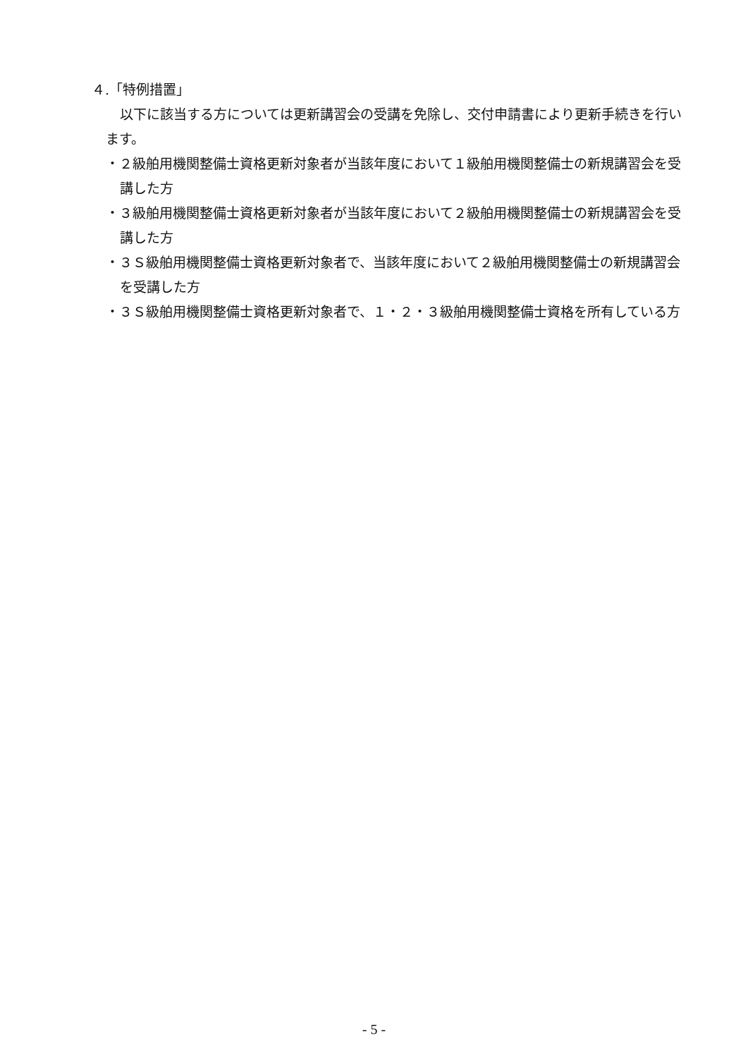４.「特例措置」
以下に該当する方については更新講習会の受講を免除し、交付申請書により更新手続きを行います。
・２級舶用機関整備士資格更新対象者が当該年度において１級舶用機関整備士の新規講習会を受講した方
・３級舶用機関整備士資格更新対象者が当該年度において２級舶用機関整備士の新規講習会を受講した方
・３Ｓ級舶用機関整備士資格更新対象者で、当該年度において２級舶用機関整備士の新規講習会を受講した方
・３Ｓ級舶用機関整備士資格更新対象者で、１・２・３級舶用機関整備士資格を所有している方
- 5 -